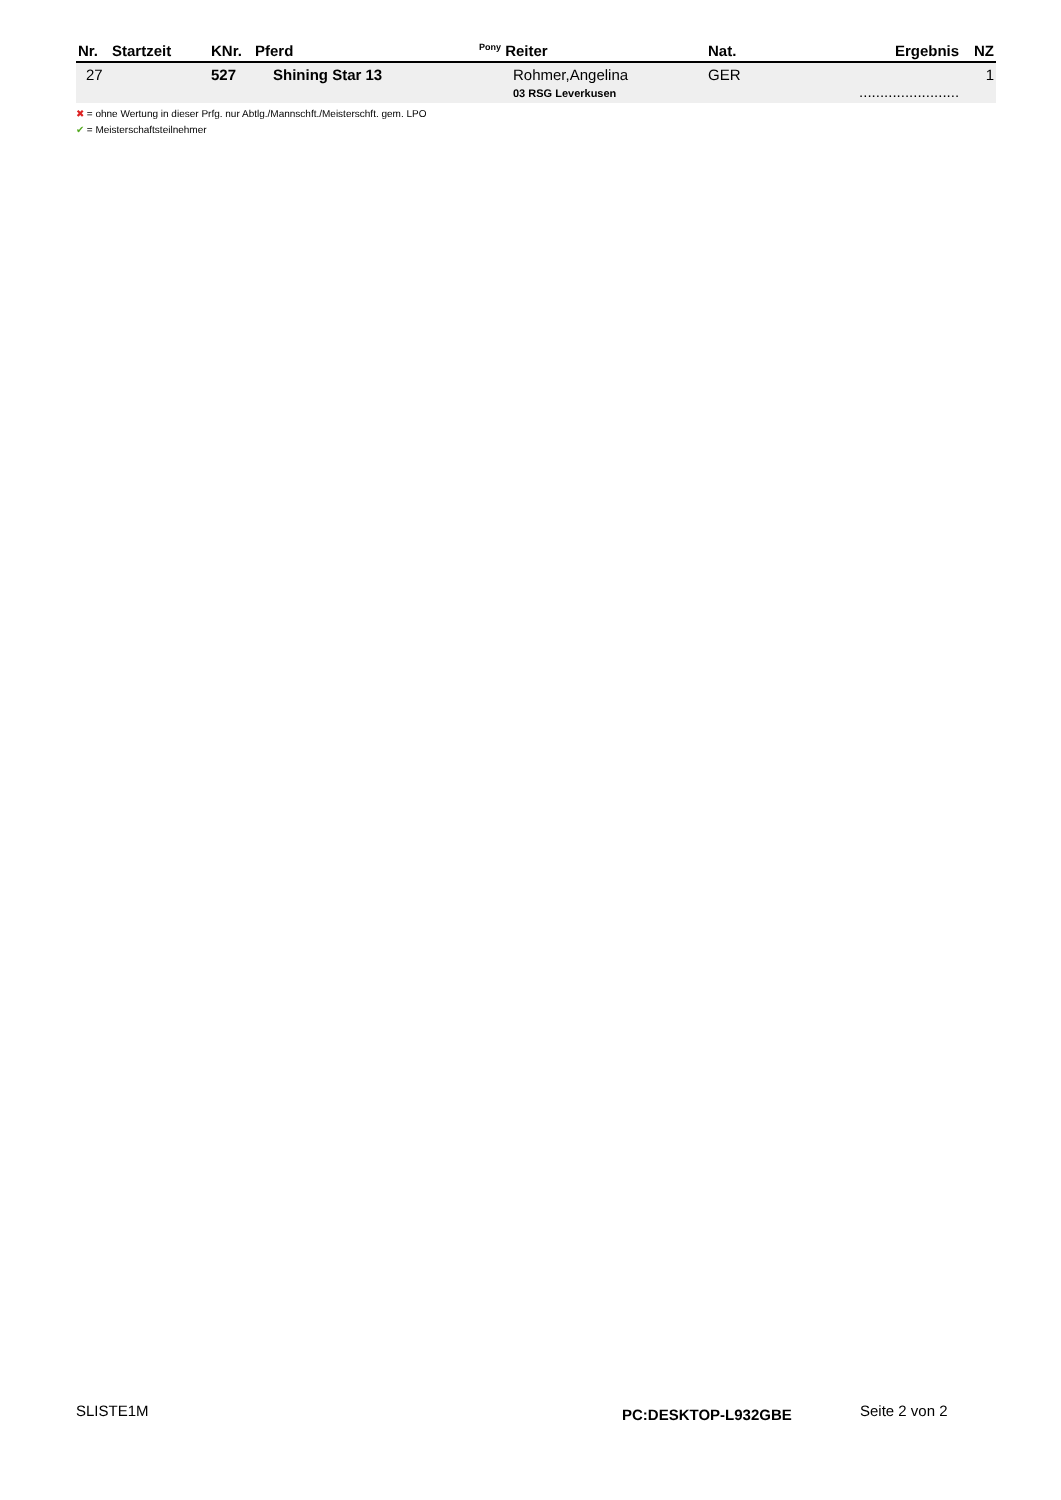| Nr. | Startzeit | KNr. | Pferd | <sup>Pony</sup> Reiter | Nat. | Ergebnis | NZ |
| --- | --- | --- | --- | --- | --- | --- | --- |
| 27 | | 527 | Shining Star 13 | Rohmer,Angelina 03 RSG Leverkusen | GER | ........................ | 1 |
✖ = ohne Wertung in dieser Prfg. nur Abtlg./Mannschft./Meisterschft. gem. LPO
✔ = Meisterschaftsteilnehmer
SLISTE1M PC:DESKTOP-L932GBE Seite 2 von 2